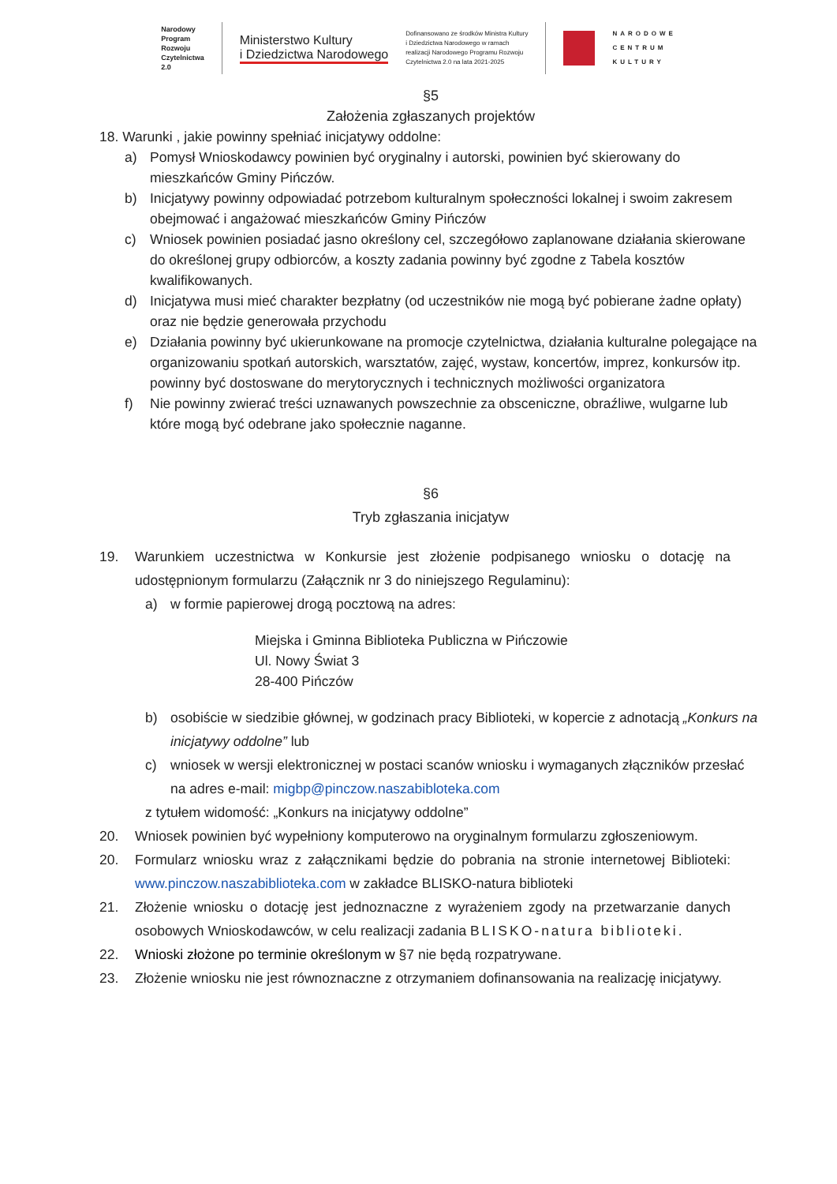Narodowy
Program
Rozwoju
Czytelnictwa
2.0
Ministerstwo Kultury
i Dziedzictwa Narodowego
Dofinansowano ze środków Ministra Kultury
i Dziedzictwa Narodowego w ramach
realizacji Narodowego Programu Rozwoju
Czytelnictwa 2.0 na lata 2021-2025
NARODOWE
CENTRUM
KULTURY
§5
Założenia zgłaszanych projektów
18. Warunki , jakie powinny spełniać inicjatywy oddolne:
a) Pomysł Wnioskodawcy powinien być oryginalny i autorski, powinien być skierowany do mieszkańców Gminy Pińczów.
b) Inicjatywy powinny odpowiadać potrzebom kulturalnym społeczności lokalnej i swoim zakresem obejmować i angażować mieszkańców Gminy Pińczów
c) Wniosek powinien posiadać jasno określony cel, szczegółowo zaplanowane działania skierowane do określonej grupy odbiorców, a koszty zadania powinny być zgodne z Tabela kosztów kwalifikowanych.
d) Inicjatywa musi mieć charakter bezpłatny (od uczestników nie mogą być pobierane żadne opłaty) oraz nie będzie generowała przychodu
e) Działania powinny być ukierunkowane na promocje czytelnictwa, działania kulturalne polegające na organizowaniu spotkań autorskich, warsztatów, zajęć, wystaw, koncertów, imprez, konkursów itp. powinny być dostoswane do merytorycznych i technicznych możliwości organizatora
f) Nie powinny zwierać treści uznawanych powszechnie za obsceniczne, obraźliwe, wulgarne lub które mogą być odebrane jako społecznie naganne.
§6
Tryb zgłaszania inicjatyw
19. Warunkiem uczestnictwa w Konkursie jest złożenie podpisanego wniosku o dotację na udostępnionym formularzu (Załącznik nr 3 do niniejszego Regulaminu):
a) w formie papierowej drogą pocztową na adres:
Miejska i Gminna Biblioteka Publiczna w Pińczowie
Ul. Nowy Świat 3
28-400 Pińczów
b) osobiście w siedzibie głównej, w godzinach pracy Biblioteki, w kopercie z adnotacją „Konkurs na inicjatywy oddolne” lub
c) wniosek w wersji elektronicznej w postaci scanów wniosku i wymaganych złączników przesłać na adres e-mail: migbp@pinczow.naszabibloteka.com
z tytułem widomość: „Konkurs na inicjatywy oddolne”
20. Wniosek powinien być wypełniony komputerowo na oryginalnym formularzu zgłoszeniowym.
20. Formularz wniosku wraz z załącznikami będzie do pobrania na stronie internetowej Biblioteki: www.pinczow.naszabiblioteka.com w zakładce BLISKO-natura biblioteki
21. Złożenie wniosku o dotację jest jednoznaczne z wyrażeniem zgody na przetwarzanie danych osobowych Wnioskodawców, w celu realizacji zadania BLISKO-natura biblioteki.
22. Wnioski złożone po terminie określonym w §7 nie będą rozpatrywane.
23. Złożenie wniosku nie jest równoznaczne z otrzymaniem dofinansowania na realizację inicjatywy.